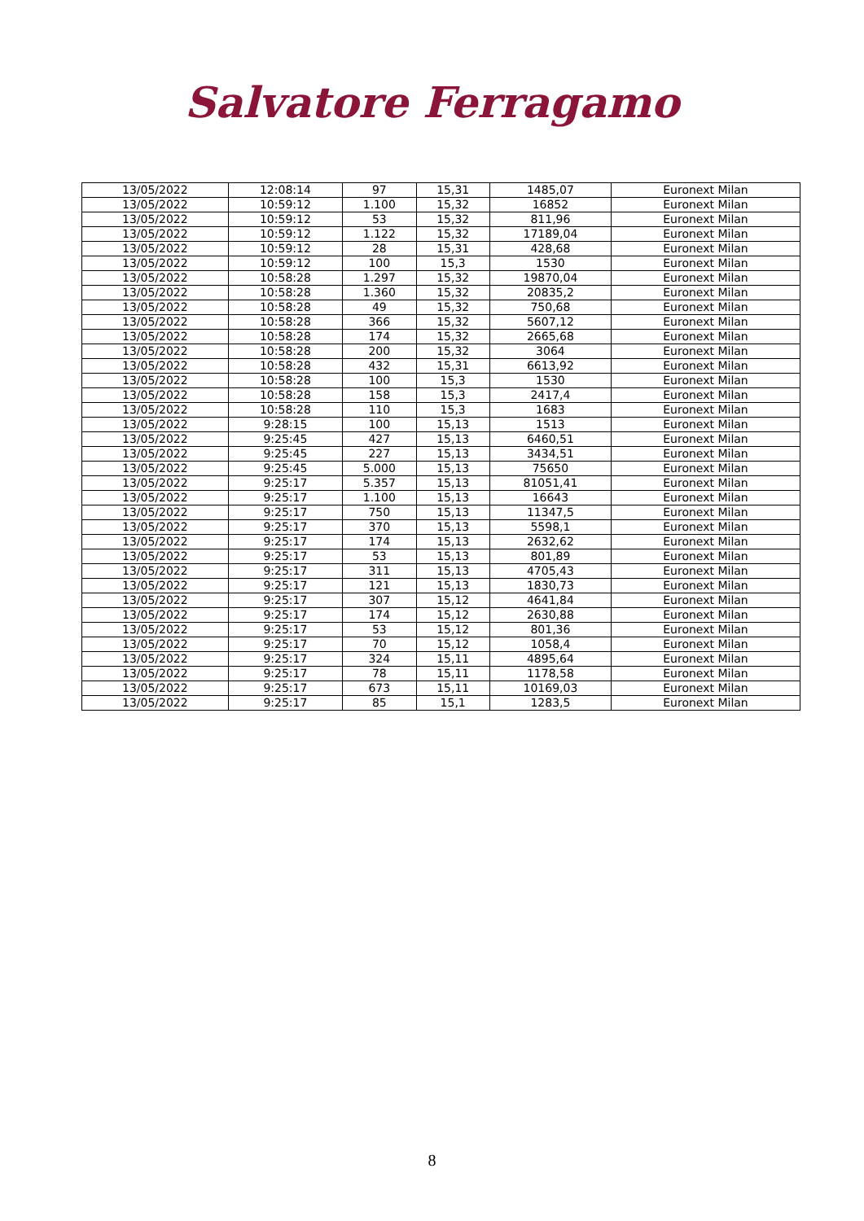Salvatore Ferragamo
| 13/05/2022 | 12:08:14 | 97 | 15,31 | 1485,07 | Euronext Milan |
| 13/05/2022 | 10:59:12 | 1.100 | 15,32 | 16852 | Euronext Milan |
| 13/05/2022 | 10:59:12 | 53 | 15,32 | 811,96 | Euronext Milan |
| 13/05/2022 | 10:59:12 | 1.122 | 15,32 | 17189,04 | Euronext Milan |
| 13/05/2022 | 10:59:12 | 28 | 15,31 | 428,68 | Euronext Milan |
| 13/05/2022 | 10:59:12 | 100 | 15,3 | 1530 | Euronext Milan |
| 13/05/2022 | 10:58:28 | 1.297 | 15,32 | 19870,04 | Euronext Milan |
| 13/05/2022 | 10:58:28 | 1.360 | 15,32 | 20835,2 | Euronext Milan |
| 13/05/2022 | 10:58:28 | 49 | 15,32 | 750,68 | Euronext Milan |
| 13/05/2022 | 10:58:28 | 366 | 15,32 | 5607,12 | Euronext Milan |
| 13/05/2022 | 10:58:28 | 174 | 15,32 | 2665,68 | Euronext Milan |
| 13/05/2022 | 10:58:28 | 200 | 15,32 | 3064 | Euronext Milan |
| 13/05/2022 | 10:58:28 | 432 | 15,31 | 6613,92 | Euronext Milan |
| 13/05/2022 | 10:58:28 | 100 | 15,3 | 1530 | Euronext Milan |
| 13/05/2022 | 10:58:28 | 158 | 15,3 | 2417,4 | Euronext Milan |
| 13/05/2022 | 10:58:28 | 110 | 15,3 | 1683 | Euronext Milan |
| 13/05/2022 | 9:28:15 | 100 | 15,13 | 1513 | Euronext Milan |
| 13/05/2022 | 9:25:45 | 427 | 15,13 | 6460,51 | Euronext Milan |
| 13/05/2022 | 9:25:45 | 227 | 15,13 | 3434,51 | Euronext Milan |
| 13/05/2022 | 9:25:45 | 5.000 | 15,13 | 75650 | Euronext Milan |
| 13/05/2022 | 9:25:17 | 5.357 | 15,13 | 81051,41 | Euronext Milan |
| 13/05/2022 | 9:25:17 | 1.100 | 15,13 | 16643 | Euronext Milan |
| 13/05/2022 | 9:25:17 | 750 | 15,13 | 11347,5 | Euronext Milan |
| 13/05/2022 | 9:25:17 | 370 | 15,13 | 5598,1 | Euronext Milan |
| 13/05/2022 | 9:25:17 | 174 | 15,13 | 2632,62 | Euronext Milan |
| 13/05/2022 | 9:25:17 | 53 | 15,13 | 801,89 | Euronext Milan |
| 13/05/2022 | 9:25:17 | 311 | 15,13 | 4705,43 | Euronext Milan |
| 13/05/2022 | 9:25:17 | 121 | 15,13 | 1830,73 | Euronext Milan |
| 13/05/2022 | 9:25:17 | 307 | 15,12 | 4641,84 | Euronext Milan |
| 13/05/2022 | 9:25:17 | 174 | 15,12 | 2630,88 | Euronext Milan |
| 13/05/2022 | 9:25:17 | 53 | 15,12 | 801,36 | Euronext Milan |
| 13/05/2022 | 9:25:17 | 70 | 15,12 | 1058,4 | Euronext Milan |
| 13/05/2022 | 9:25:17 | 324 | 15,11 | 4895,64 | Euronext Milan |
| 13/05/2022 | 9:25:17 | 78 | 15,11 | 1178,58 | Euronext Milan |
| 13/05/2022 | 9:25:17 | 673 | 15,11 | 10169,03 | Euronext Milan |
| 13/05/2022 | 9:25:17 | 85 | 15,1 | 1283,5 | Euronext Milan |
8